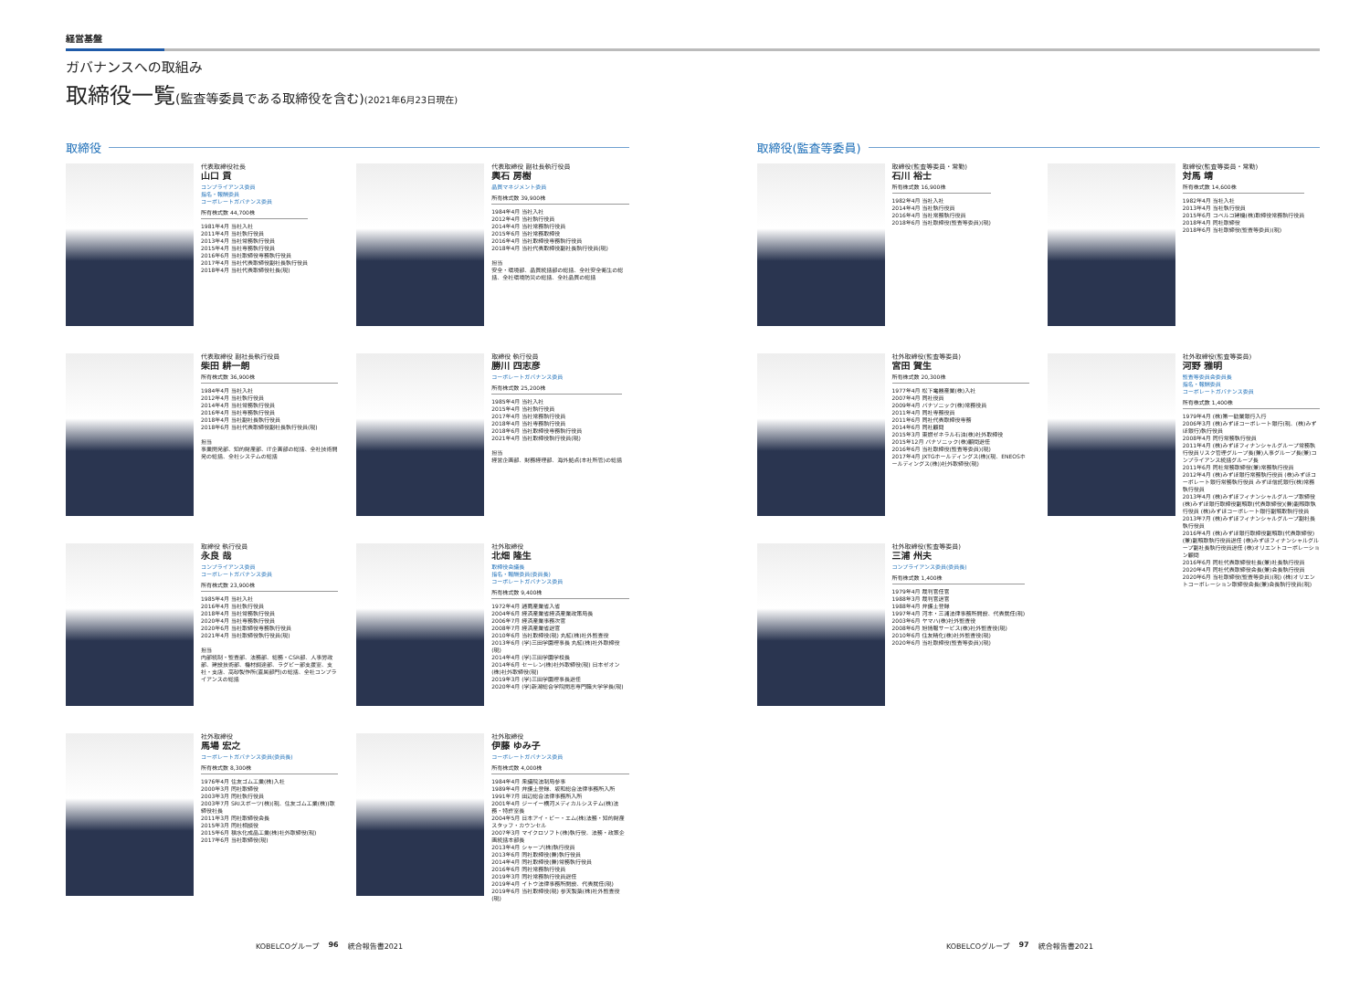経営基盤
ガバナンスへの取組み
取締役一覧(監査等委員である取締役を含む)(2021年6月23日現在)
取締役
代表取締役社長
山口 貢
コンプライアンス委員
指名・報酬委員
コーポレートガバナンス委員
所有株式数 44,700株
1981年4月 当社入社
2011年4月 当社執行役員
2013年4月 当社常務執行役員
2015年4月 当社専務執行役員
2016年6月 当社取締役専務執行役員
2017年4月 当社代表取締役副社長執行役員
2018年4月 当社代表取締役社長(現)
代表取締役 副社長執行役員
輿石 房樹
品質マネジメント委員
所有株式数 39,900株
1984年4月 当社入社
2012年4月 当社執行役員
2014年4月 当社常務執行役員
2015年6月 当社常務取締役
2016年4月 当社取締役専務執行役員
2018年4月 当社代表取締役副社長執行役員(現)
担当
安全・環境部、品質統括部の総括、全社安全衛生の総括、全社環境防災の総括、全社品質の総括
代表取締役 副社長執行役員
柴田 耕一朗
所有株式数 36,900株
1984年4月 当社入社
2012年4月 当社執行役員
2014年4月 当社常務執行役員
2016年4月 当社専務執行役員
2018年4月 当社副社長執行役員
2018年6月 当社代表取締役副社長執行役員(現)
担当
事業開発部、知的財産部、IT企画部の総括、全社技術開発の総括、全社システムの総括
取締役 執行役員
勝川 四志彦
コーポレートガバナンス委員
所有株式数 25,200株
1985年4月 当社入社
2015年4月 当社執行役員
2017年4月 当社常務執行役員
2018年4月 当社専務執行役員
2018年6月 当社取締役専務執行役員
2021年4月 当社取締役執行役員(現)
担当
経営企画部、財務経理部、海外拠点(本社所管)の総括
取締役 執行役員
永良 哉
コンプライアンス委員
コーポレートガバナンス委員
所有株式数 23,900株
1985年4月 当社入社
2016年4月 当社執行役員
2018年4月 当社常務執行役員
2020年4月 当社専務執行役員
2020年6月 当社取締役専務執行役員
2021年4月 当社取締役執行役員(現)
担当
内部統制・監査部、法務部、総務・CSR部、人事労政部、建設技術部、機材調達部、ラグビー部支援室、支社・支店、高砂製作所(直属部門)の総括、全社コンプライアンスの総括
社外取締役
北畑 隆生
取締役会議長
指名・報酬委員(委員長)
コーポレートガバナンス委員
所有株式数 9,400株
1972年4月 通商産業省入省
2004年6月 経済産業省経済産業政策局長
2006年7月 経済産業事務次官
2008年7月 経済産業省退官
2010年6月 当社取締役(現) 丸紅(株)社外監査役
2013年6月 (学)三田学園理事長 丸紅(株)社外取締役(現)
2014年4月 (学)三田学園学校長
2014年6月 セーレン(株)社外取締役(現) 日本ゼオン(株)社外取締役(現)
2019年3月 (学)三田学園理事長退任
2020年4月 (学)新潟総合学院開志専門職大学学長(現)
社外取締役
馬場 宏之
コーポレートガバナンス委員(委員長)
所有株式数 8,300株
1976年4月 住友ゴム工業(株)入社
2000年3月 同社取締役
2003年3月 同社執行役員
2003年7月 SRIスポーツ(株)(現、住友ゴム工業(株))取締役社長
2011年3月 同社取締役会長
2015年3月 同社相談役
2015年6月 積水化成品工業(株)社外取締役(現)
2017年6月 当社取締役(現)
社外取締役
伊藤 ゆみ子
コーポレートガバナンス委員
所有株式数 4,000株
1984年4月 衆議院法制局参事
1989年4月 弁護士登録、坂和総合法律事務所入所
1991年7月 田辺総合法律事務所入所
2001年4月 ジーイー横河メディカルシステム(株)法務・特許室長
2004年5月 日本アイ・ビー・エム(株)法務・知的財産スタッフ・カウンセル
2007年3月 マイクロソフト(株)執行役、法務・政策企画統括本部長
2013年4月 シャープ(株)執行役員
2013年6月 同社取締役(兼)執行役員
2014年4月 同社取締役(兼)常務執行役員
2016年6月 同社常務執行役員
2019年3月 同社常務執行役員退任
2019年4月 イトウ法律事務所開設、代表就任(現)
2019年6月 当社取締役(現) 参天製薬(株)社外監査役(現)
取締役(監査等委員)
取締役(監査等委員・常勤)
石川 裕士
所有株式数 16,900株
1982年4月 当社入社
2014年4月 当社執行役員
2016年4月 当社常務執行役員
2018年6月 当社取締役(監査等委員)(現)
取締役(監査等委員・常勤)
対馬 靖
所有株式数 14,600株
1982年4月 当社入社
2013年4月 当社執行役員
2015年6月 コベルコ建機(株)取締役常務執行役員
2018年4月 同社取締役
2018年6月 当社取締役(監査等委員)(現)
社外取締役(監査等委員)
宮田 賀生
所有株式数 20,300株
1977年4月 松下電器産業(株)入社
2007年4月 同社役員
2009年4月 パナソニック(株)常務役員
2011年4月 同社専務役員
2011年6月 同社代表取締役専務
2014年6月 同社顧問
2015年3月 東燃ゼネラル石油(株)社外取締役
2015年12月 パナソニック(株)顧問退任
2016年6月 当社取締役(監査等委員)(現)
2017年4月 JXTGホールディングス(株)(現、ENEOSホールディングス(株))社外取締役(現)
社外取締役(監査等委員)
河野 雅明
監査等委員会委員長
指名・報酬委員
コーポレートガバナンス委員
所有株式数 1,400株
1979年4月 (株)第一勧業銀行入行
2006年3月 (株)みずほコーポレート銀行(現、(株)みずほ銀行)執行役員
2008年4月 同行常務執行役員
2011年4月 (株)みずほフィナンシャルグループ常務執行役員リスク管理グループ長(兼)人事グループ長(兼)コンプライアンス統括グループ長
2011年6月 同社常務取締役(兼)常務執行役員
2012年4月 (株)みずほ銀行常務執行役員 (株)みずほコーポレート銀行常務執行役員 みずほ信託銀行(株)常務執行役員
2013年4月 (株)みずほフィナンシャルグループ取締役 (株)みずほ銀行取締役副頭取(代表取締役)(兼)副頭取執行役員 (株)みずほコーポレート銀行副頭取執行役員
2013年7月 (株)みずほフィナンシャルグループ副社長執行役員
2016年4月 (株)みずほ銀行取締役副頭取(代表取締役)(兼)副頭取執行役員退任 (株)みずほフィナンシャルグループ副社長執行役員退任 (株)オリエントコーポレーション顧問
2016年6月 同社代表取締役社長(兼)社長執行役員
2020年4月 同社代表取締役会長(兼)会長執行役員
2020年6月 当社取締役(監査等委員)(現) (株)オリエントコーポレーション取締役会長(兼)会長執行役員(現)
社外取締役(監査等委員)
三浦 州夫
コンプライアンス委員(委員長)
所有株式数 1,400株
1979年4月 裁判官任官
1988年3月 裁判官退官
1988年4月 弁護士登録
1997年4月 河本・三浦法律事務所開設、代表就任(現)
2003年6月 ヤマハ(株)社外監査役
2008年6月 旭情報サービス(株)社外監査役(現)
2010年6月 住友精化(株)社外監査役(現)
2020年6月 当社取締役(監査等委員)(現)
KOBELCOグループ 96 統合報告書2021 KOBELCOグループ 97 統合報告書2021